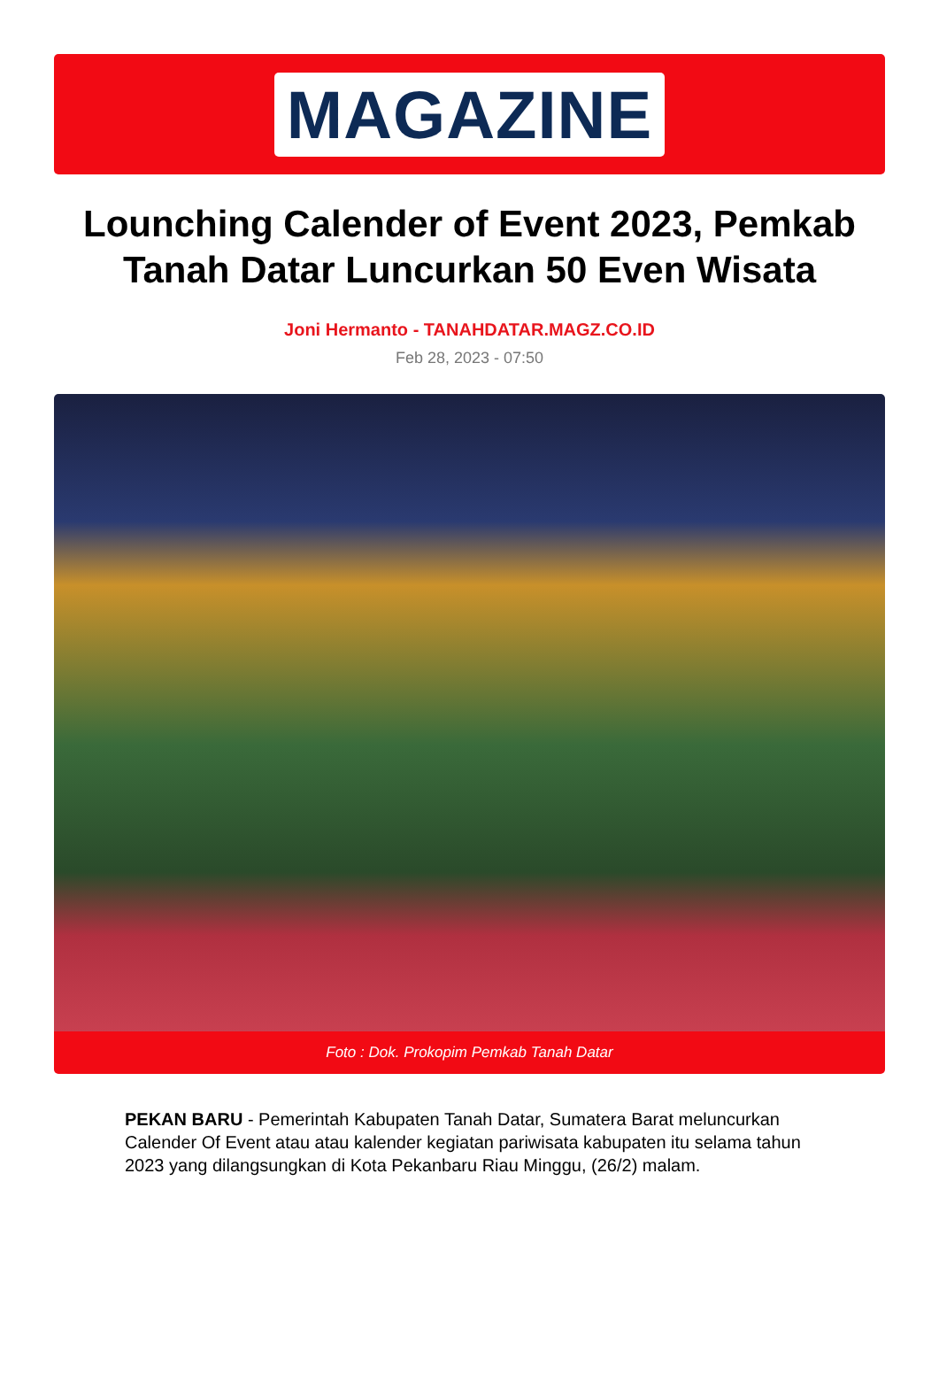MAGAZINE
Lounching Calender of Event 2023, Pemkab Tanah Datar Luncurkan 50 Even Wisata
Joni Hermanto - TANAHDATAR.MAGZ.CO.ID
Feb 28, 2023 - 07:50
Foto : Dok. Prokopim Pemkab Tanah Datar
PEKAN BARU - Pemerintah Kabupaten Tanah Datar, Sumatera Barat meluncurkan Calender Of Event atau atau kalender kegiatan pariwisata kabupaten itu selama tahun 2023 yang dilangsungkan di Kota Pekanbaru Riau Minggu, (26/2) malam.